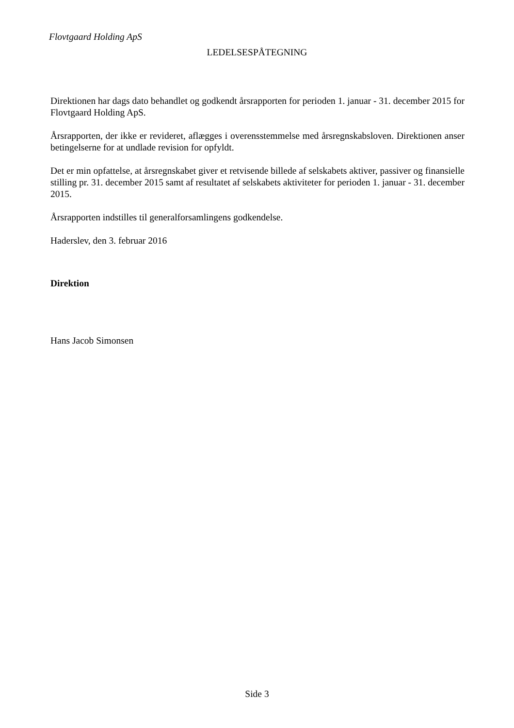Flovtgaard Holding ApS
LEDELSESPÅTEGNING
Direktionen har dags dato behandlet og godkendt årsrapporten for perioden 1. januar - 31. december 2015 for Flovtgaard Holding ApS.
Årsrapporten, der ikke er revideret, aflægges i overensstemmelse med årsregnskabsloven. Direktionen anser betingelserne for at undlade revision for opfyldt.
Det er min opfattelse, at årsregnskabet giver et retvisende billede af selskabets aktiver, passiver og finansielle stilling pr. 31. december 2015 samt af resultatet af selskabets aktiviteter for perioden 1. januar - 31. december 2015.
Årsrapporten indstilles til generalforsamlingens godkendelse.
Haderslev, den 3. februar 2016
Direktion
Hans Jacob Simonsen
Side 3